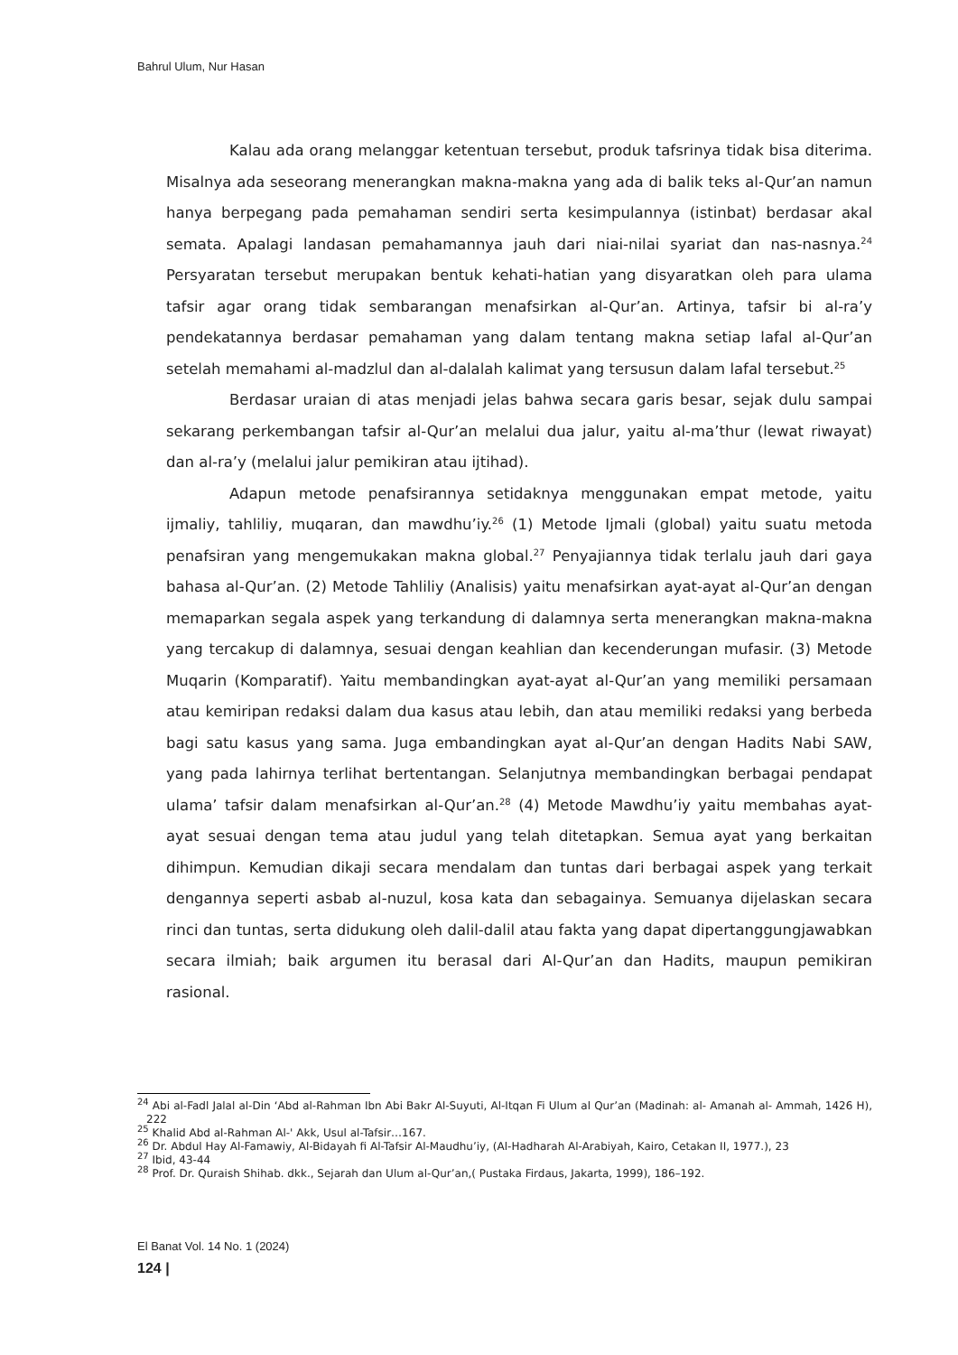Bahrul Ulum, Nur Hasan
Kalau ada orang melanggar ketentuan tersebut, produk tafsrinya tidak bisa diterima. Misalnya ada seseorang menerangkan makna-makna yang ada di balik teks al-Qur’an namun hanya berpegang pada pemahaman sendiri serta kesimpulannya (istinbat) berdasar akal semata. Apalagi landasan pemahamannya jauh dari niai-nilai syariat dan nas-nasnya.<sup>24</sup> Persyaratan tersebut merupakan bentuk kehati-hatian yang disyaratkan oleh para ulama tafsir agar orang tidak sembarangan menafsirkan al-Qur’an. Artinya, tafsir bi al-ra’y pendekatannya berdasar pemahaman yang dalam tentang makna setiap lafal al-Qur’an setelah memahami al-madzlul dan al-dalalah kalimat yang tersusun dalam lafal tersebut.<sup>25</sup>
Berdasar uraian di atas menjadi jelas bahwa secara garis besar, sejak dulu sampai sekarang perkembangan tafsir al-Qur’an melalui dua jalur, yaitu al-ma’thur (lewat riwayat) dan al-ra’y (melalui jalur pemikiran atau ijtihad).
Adapun metode penafsirannya setidaknya menggunakan empat metode, yaitu ijmaliy, tahliliy, muqaran, dan mawdhu’iy.<sup>26</sup> (1) Metode Ijmali (global) yaitu suatu metoda penafsiran yang mengemukakan makna global.<sup>27</sup> Penyajiannya tidak terlalu jauh dari gaya bahasa al-Qur’an. (2) Metode Tahliliy (Analisis) yaitu menafsirkan ayat-ayat al-Qur’an dengan memaparkan segala aspek yang terkandung di dalamnya serta menerangkan makna-makna yang tercakup di dalamnya, sesuai dengan keahlian dan kecenderungan mufasir. (3) Metode Muqarin (Komparatif). Yaitu membandingkan ayat-ayat al-Qur’an yang memiliki persamaan atau kemiripan redaksi dalam dua kasus atau lebih, dan atau memiliki redaksi yang berbeda bagi satu kasus yang sama. Juga embandingkan ayat al-Qur’an dengan Hadits Nabi SAW, yang pada lahirnya terlihat bertentangan. Selanjutnya membandingkan berbagai pendapat ulama’ tafsir dalam menafsirkan al-Qur’an.<sup>28</sup> (4) Metode Mawdhu’iy yaitu membahas ayat-ayat sesuai dengan tema atau judul yang telah ditetapkan. Semua ayat yang berkaitan dihimpun. Kemudian dikaji secara mendalam dan tuntas dari berbagai aspek yang terkait dengannya seperti asbab al-nuzul, kosa kata dan sebagainya. Semuanya dijelaskan secara rinci dan tuntas, serta didukung oleh dalil-dalil atau fakta yang dapat dipertanggungjawabkan secara ilmiah; baik argumen itu berasal dari Al-Qur’an dan Hadits, maupun pemikiran rasional.
<sup>24</sup> Abi al-Fadl Jalal al-Din ‘Abd al-Rahman Ibn Abi Bakr Al-Suyuti, Al-Itqan Fi Ulum al Qur’an (Madinah: al- Amanah al- Ammah, 1426 H), 222
<sup>25</sup> Khalid Abd al-Rahman Al-' Akk, Usul al-Tafsir…167.
<sup>26</sup> Dr. Abdul Hay Al-Famawiy, Al-Bidayah fi Al-Tafsir Al-Maudhu’iy, (Al-Hadharah Al-Arabiyah, Kairo, Cetakan II, 1977.), 23
<sup>27</sup> Ibid, 43-44
<sup>28</sup> Prof. Dr. Quraish Shihab. dkk., Sejarah dan Ulum al-Qur’an,( Pustaka Firdaus, Jakarta, 1999), 186–192.
El Banat Vol. 14 No. 1 (2024)
124 |